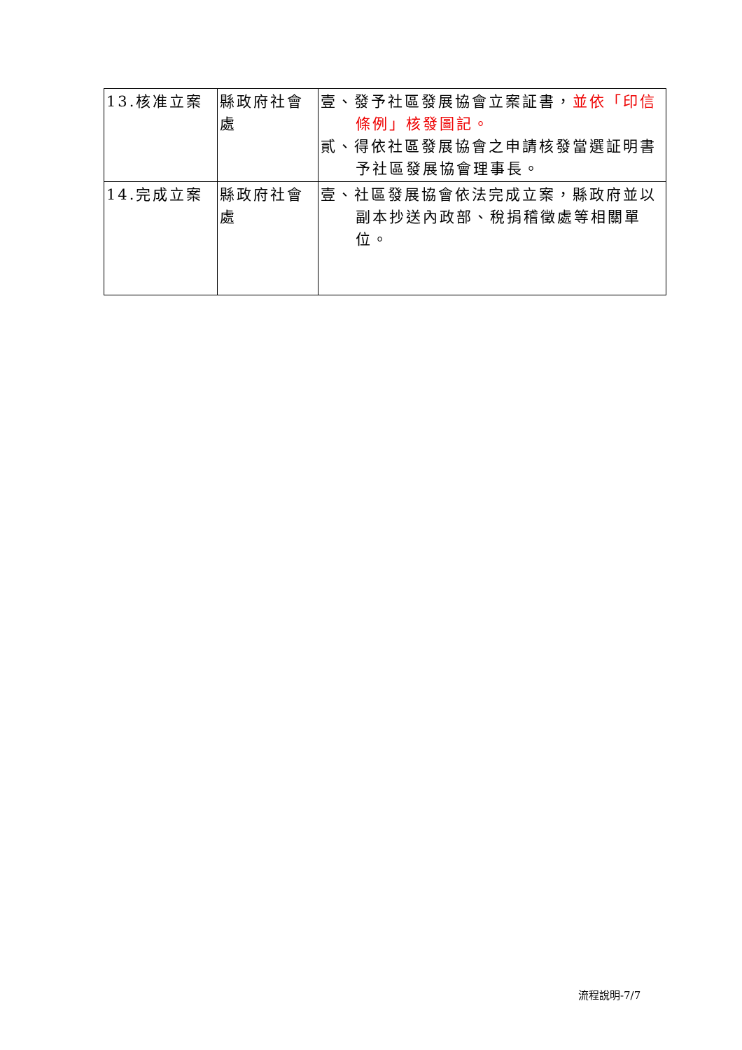| 13.核准立案 | 縣政府社會處 | 壹、發予社區發展協會立案証書， 並依「印信條例」核發圖記。 貳、得依社區發展協會之申請核發當選証明書予社區發展協會理事長。 |
| 14.完成立案 | 縣政府社會處 | 壹、社區發展協會依法完成立案，縣政府並以副本抄送內政部、稅捐稽徵處等相關單位。 |
流程說明-7/7